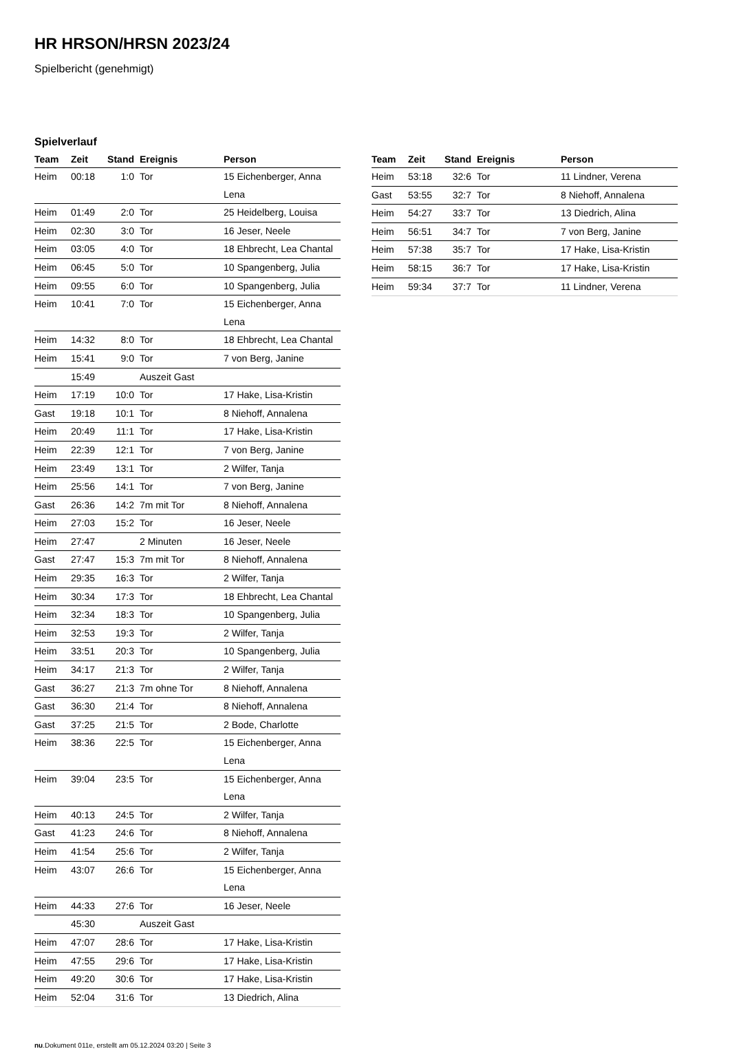HR HRSON/HRSN 2023/24
Spielbericht (genehmigt)
Spielverlauf
| Team | Zeit | Stand | Ereignis | Person |
| --- | --- | --- | --- | --- |
| Heim | 00:18 | 1:0 | Tor | 15 Eichenberger, Anna Lena |
| Heim | 01:49 | 2:0 | Tor | 25 Heidelberg, Louisa |
| Heim | 02:30 | 3:0 | Tor | 16 Jeser, Neele |
| Heim | 03:05 | 4:0 | Tor | 18 Ehbrecht, Lea Chantal |
| Heim | 06:45 | 5:0 | Tor | 10 Spangenberg, Julia |
| Heim | 09:55 | 6:0 | Tor | 10 Spangenberg, Julia |
| Heim | 10:41 | 7:0 | Tor | 15 Eichenberger, Anna Lena |
| Heim | 14:32 | 8:0 | Tor | 18 Ehbrecht, Lea Chantal |
| Heim | 15:41 | 9:0 | Tor | 7 von Berg, Janine |
| | 15:49 | | Auszeit Gast | |
| Heim | 17:19 | 10:0 | Tor | 17 Hake, Lisa-Kristin |
| Gast | 19:18 | 10:1 | Tor | 8 Niehoff, Annalena |
| Heim | 20:49 | 11:1 | Tor | 17 Hake, Lisa-Kristin |
| Heim | 22:39 | 12:1 | Tor | 7 von Berg, Janine |
| Heim | 23:49 | 13:1 | Tor | 2 Wilfer, Tanja |
| Heim | 25:56 | 14:1 | Tor | 7 von Berg, Janine |
| Gast | 26:36 | 14:2 | 7m mit Tor | 8 Niehoff, Annalena |
| Heim | 27:03 | 15:2 | Tor | 16 Jeser, Neele |
| Heim | 27:47 | | 2 Minuten | 16 Jeser, Neele |
| Gast | 27:47 | 15:3 | 7m mit Tor | 8 Niehoff, Annalena |
| Heim | 29:35 | 16:3 | Tor | 2 Wilfer, Tanja |
| Heim | 30:34 | 17:3 | Tor | 18 Ehbrecht, Lea Chantal |
| Heim | 32:34 | 18:3 | Tor | 10 Spangenberg, Julia |
| Heim | 32:53 | 19:3 | Tor | 2 Wilfer, Tanja |
| Heim | 33:51 | 20:3 | Tor | 10 Spangenberg, Julia |
| Heim | 34:17 | 21:3 | Tor | 2 Wilfer, Tanja |
| Gast | 36:27 | 21:3 | 7m ohne Tor | 8 Niehoff, Annalena |
| Gast | 36:30 | 21:4 | Tor | 8 Niehoff, Annalena |
| Gast | 37:25 | 21:5 | Tor | 2 Bode, Charlotte |
| Heim | 38:36 | 22:5 | Tor | 15 Eichenberger, Anna Lena |
| Heim | 39:04 | 23:5 | Tor | 15 Eichenberger, Anna Lena |
| Heim | 40:13 | 24:5 | Tor | 2 Wilfer, Tanja |
| Gast | 41:23 | 24:6 | Tor | 8 Niehoff, Annalena |
| Heim | 41:54 | 25:6 | Tor | 2 Wilfer, Tanja |
| Heim | 43:07 | 26:6 | Tor | 15 Eichenberger, Anna Lena |
| Heim | 44:33 | 27:6 | Tor | 16 Jeser, Neele |
| | 45:30 | | Auszeit Gast | |
| Heim | 47:07 | 28:6 | Tor | 17 Hake, Lisa-Kristin |
| Heim | 47:55 | 29:6 | Tor | 17 Hake, Lisa-Kristin |
| Heim | 49:20 | 30:6 | Tor | 17 Hake, Lisa-Kristin |
| Heim | 52:04 | 31:6 | Tor | 13 Diedrich, Alina |
| Team | Zeit | Stand | Ereignis | Person |
| --- | --- | --- | --- | --- |
| Heim | 53:18 | 32:6 | Tor | 11 Lindner, Verena |
| Gast | 53:55 | 32:7 | Tor | 8 Niehoff, Annalena |
| Heim | 54:27 | 33:7 | Tor | 13 Diedrich, Alina |
| Heim | 56:51 | 34:7 | Tor | 7 von Berg, Janine |
| Heim | 57:38 | 35:7 | Tor | 17 Hake, Lisa-Kristin |
| Heim | 58:15 | 36:7 | Tor | 17 Hake, Lisa-Kristin |
| Heim | 59:34 | 37:7 | Tor | 11 Lindner, Verena |
nu.Dokument 011e, erstellt am 05.12.2024 03:20 | Seite 3